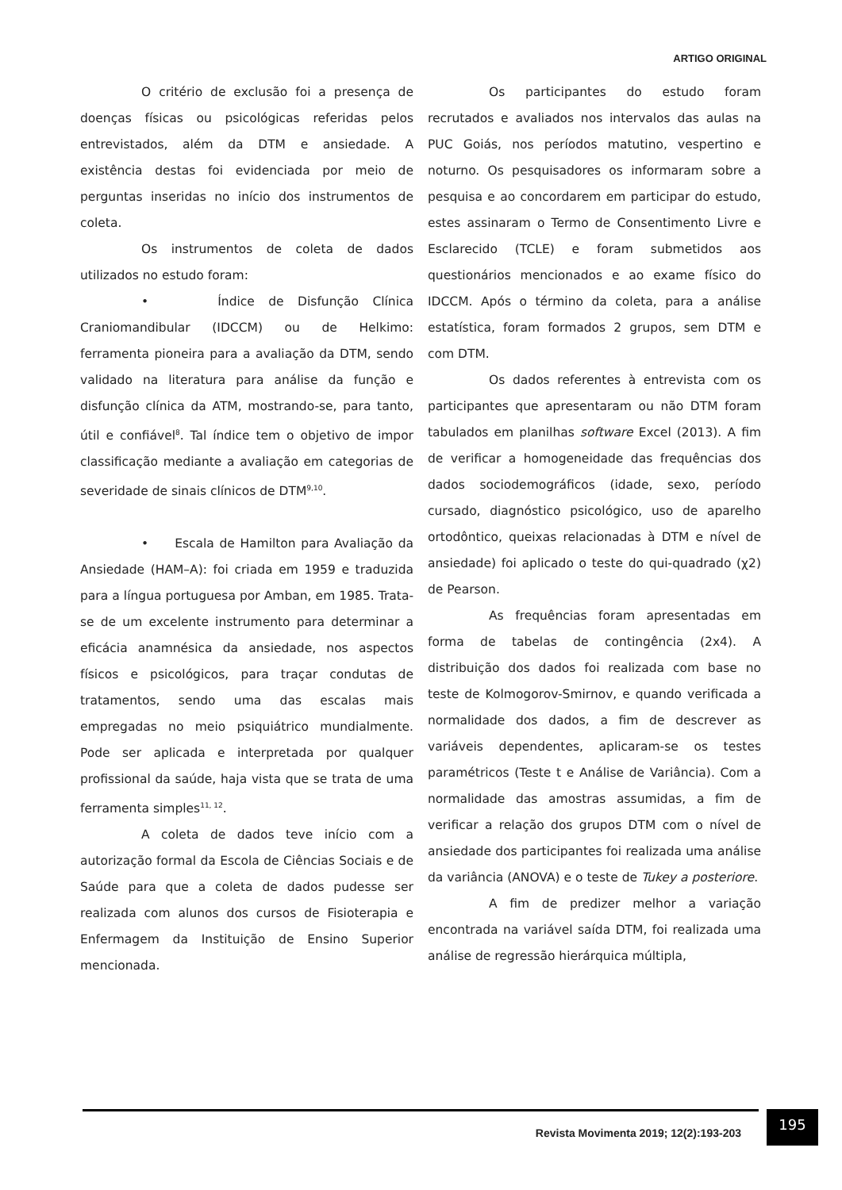ARTIGO ORIGINAL
O critério de exclusão foi a presença de doenças físicas ou psicológicas referidas pelos entrevistados, além da DTM e ansiedade. A existência destas foi evidenciada por meio de perguntas inseridas no início dos instrumentos de coleta.
Os instrumentos de coleta de dados utilizados no estudo foram:
• Índice de Disfunção Clínica Craniomandibular (IDCCM) ou de Helkimo: ferramenta pioneira para a avaliação da DTM, sendo validado na literatura para análise da função e disfunção clínica da ATM, mostrando-se, para tanto, útil e confiável<sup>8</sup>. Tal índice tem o objetivo de impor classificação mediante a avaliação em categorias de severidade de sinais clínicos de DTM<sup>9,10</sup>.
• Escala de Hamilton para Avaliação da Ansiedade (HAM–A): foi criada em 1959 e traduzida para a língua portuguesa por Amban, em 1985. Trata-se de um excelente instrumento para determinar a eficácia anamnésica da ansiedade, nos aspectos físicos e psicológicos, para traçar condutas de tratamentos, sendo uma das escalas mais empregadas no meio psiquiátrico mundialmente. Pode ser aplicada e interpretada por qualquer profissional da saúde, haja vista que se trata de uma ferramenta simples<sup>11, 12</sup>.
A coleta de dados teve início com a autorização formal da Escola de Ciências Sociais e de Saúde para que a coleta de dados pudesse ser realizada com alunos dos cursos de Fisioterapia e Enfermagem da Instituição de Ensino Superior mencionada.
Os participantes do estudo foram recrutados e avaliados nos intervalos das aulas na PUC Goiás, nos períodos matutino, vespertino e noturno. Os pesquisadores os informaram sobre a pesquisa e ao concordarem em participar do estudo, estes assinaram o Termo de Consentimento Livre e Esclarecido (TCLE) e foram submetidos aos questionários mencionados e ao exame físico do IDCCM. Após o término da coleta, para a análise estatística, foram formados 2 grupos, sem DTM e com DTM.
Os dados referentes à entrevista com os participantes que apresentaram ou não DTM foram tabulados em planilhas software Excel (2013). A fim de verificar a homogeneidade das frequências dos dados sociodemográficos (idade, sexo, período cursado, diagnóstico psicológico, uso de aparelho ortodôntico, queixas relacionadas à DTM e nível de ansiedade) foi aplicado o teste do qui-quadrado (χ2) de Pearson.
As frequências foram apresentadas em forma de tabelas de contingência (2x4). A distribuição dos dados foi realizada com base no teste de Kolmogorov-Smirnov, e quando verificada a normalidade dos dados, a fim de descrever as variáveis dependentes, aplicaram-se os testes paramétricos (Teste t e Análise de Variância). Com a normalidade das amostras assumidas, a fim de verificar a relação dos grupos DTM com o nível de ansiedade dos participantes foi realizada uma análise da variância (ANOVA) e o teste de Tukey a posteriore.
A fim de predizer melhor a variação encontrada na variável saída DTM, foi realizada uma análise de regressão hierárquica múltipla,
Revista Movimenta 2019; 12(2):193-203
195